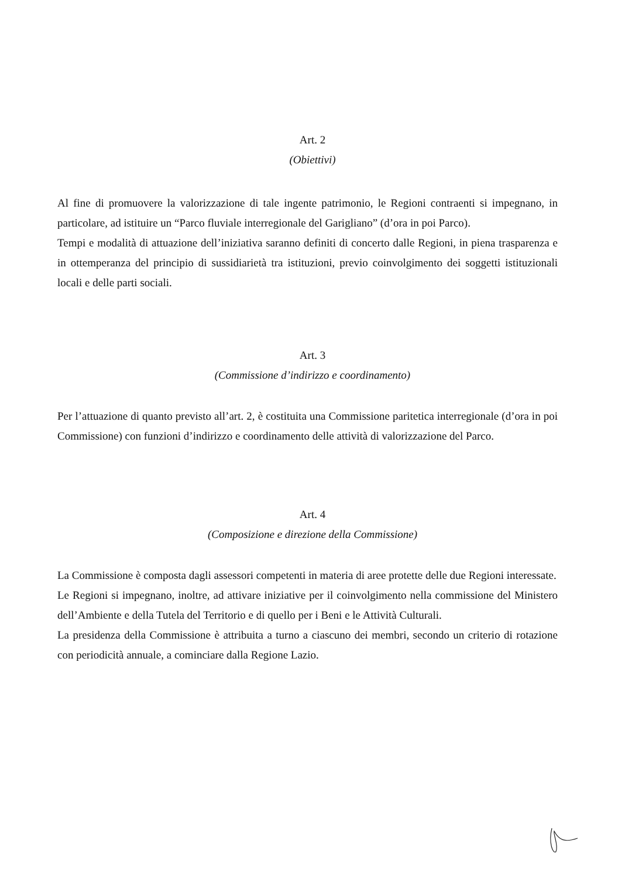Art. 2
(Obiettivi)
Al fine di promuovere la valorizzazione di tale ingente patrimonio, le Regioni contraenti si impegnano, in particolare, ad istituire un “Parco fluviale interregionale del Garigliano” (d’ora in poi Parco).
Tempi e modalità di attuazione dell’iniziativa saranno definiti di concerto dalle Regioni, in piena trasparenza e in ottemperanza del principio di sussidiarietà tra istituzioni, previo coinvolgimento dei soggetti istituzionali locali e delle parti sociali.
Art. 3
(Commissione d’indirizzo e coordinamento)
Per l’attuazione di quanto previsto all’art. 2, è costituita una Commissione paritetica interregionale (d’ora in poi Commissione) con funzioni d’indirizzo e coordinamento delle attività di valorizzazione del Parco.
Art. 4
(Composizione e direzione della Commissione)
La Commissione è composta dagli assessori competenti in materia di aree protette delle due Regioni interessate.
Le Regioni si impegnano, inoltre, ad attivare iniziative per il coinvolgimento nella commissione del Ministero dell’Ambiente e della Tutela del Territorio e di quello per i Beni e le Attività Culturali.
La presidenza della Commissione è attribuita a turno a ciascuno dei membri, secondo un criterio di rotazione con periodicità annuale, a cominciare dalla Regione Lazio.